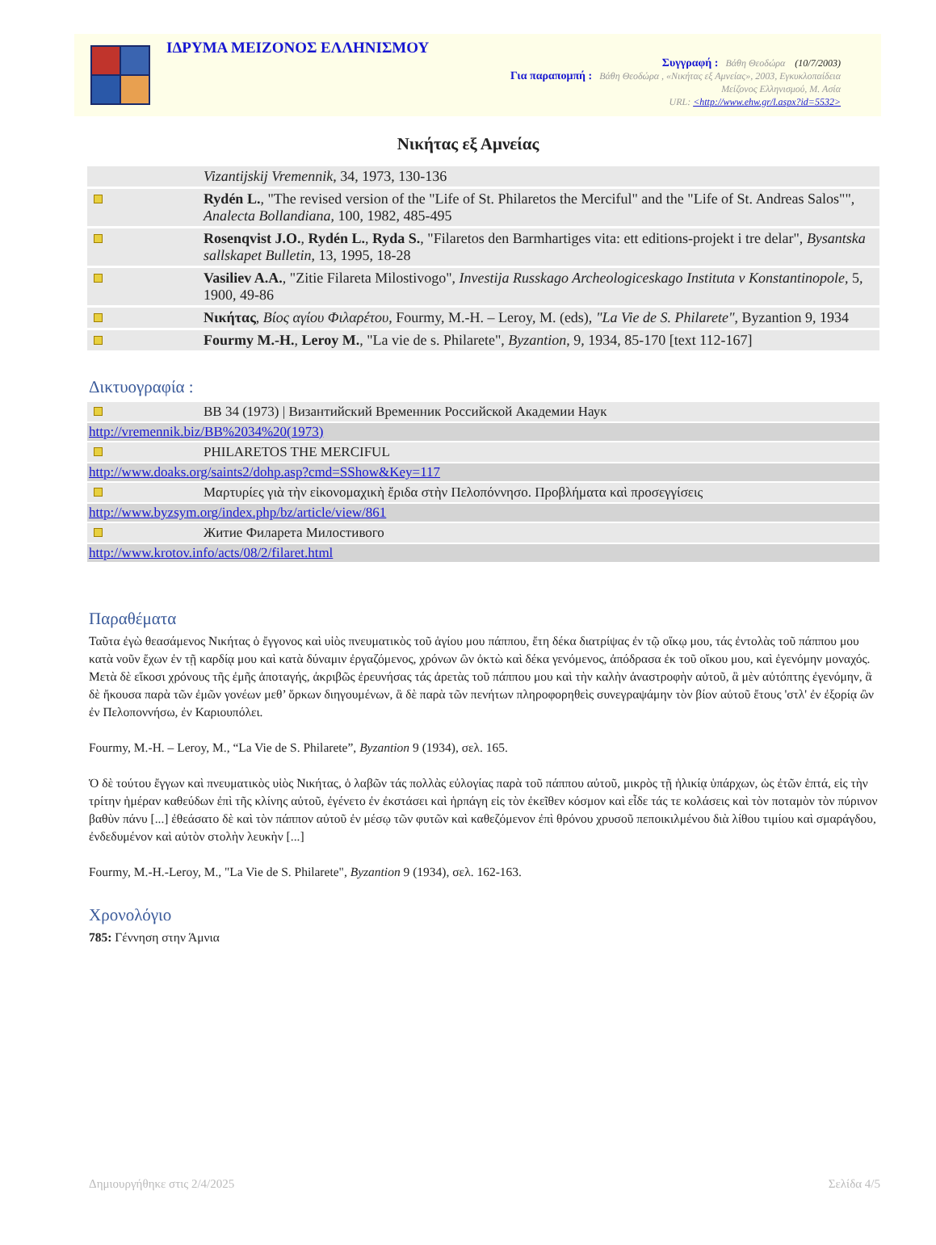ΙΔΡΥΜΑ ΜΕΙΖΟΝΟΣ ΕΛΛΗΝΙΣΜΟΥ
Συγγραφή : Βάθη Θεοδώρα (10/7/2003)
Για παραπομπή : Βάθη Θεοδώρα , «Νικήτας εξ Αμνείας», 2003, Εγκυκλοπαίδεια
Μείζονος Ελληνισμού, Μ. Ασία
URL: <http://www.ehw.gr/l.aspx?id=5532>
Νικήτας εξ Αμνείας
| | Vizantijskij Vremennik , 34, 1973, 130-136 |
| | Rydén L. , "The revised version of the "Life of St. Philaretos the Merciful" and the "Life of St. Andreas Salos"", Analecta Bollandiana , 100, 1982, 485-495 |
| | Rosenqvist J.O. , Rydén L. , Ryda S. , "Filaretos den Barmhartiges vita: ett editions-projekt i tre delar", Bysantska sallskapet Bulletin , 13, 1995, 18-28 |
| | Vasiliev A.A. , "Zitie Filareta Milostivogo", Investija Russkago Archeologiceskago Instituta v Konstantinopole , 5, 1900, 49-86 |
| | Νικήτας , Βίος αγίου Φιλαρέτου , Fourmy, M.-H. – Leroy, M. (eds), "La Vie de S. Philarete" , Byzantion 9, 1934 |
| | Fourmy M.-H. , Leroy M. , "La vie de s. Philarete", Byzantion , 9, 1934, 85-170 [text 112-167] |
Δικτυογραφία :
| | ΒΒ 34 (1973) / Византийский Временник Российской Академии Наук |
| http://vremennik.biz/BB%2034%20(1973) | |
| | PHILARETOS THE MERCIFUL |
| http://www.doaks.org/saints2/dohp.asp?cmd=SShow&Key=117 | |
| | Μαρτυρίες γιὰ τὴν εἰκονομαχικὴ ἔριδα στὴν Πελοπόννησο. Προβλήματα καὶ προσεγγίσεις |
| http://www.byzsym.org/index.php/bz/article/view/861 | |
| | Житие Филарета Милостивого |
| http://www.krotov.info/acts/08/2/filaret.html | |
Παραθέματα
Ταῦτα ἐγὼ θεασάμενος Νικήτας ὁ ἔγγονος καὶ υἱὸς πνευματικὸς τοῦ ἁγίου μου πάππου, ἔτη δέκα διατρίψας ἐν τῷ οἴκῳ μου, τάς ἐντολὰς τοῦ πάππου μου κατὰ νοῦν ἔχων ἐν τῇ καρδίᾳ μου καὶ κατὰ δύναμιν ἐργαζόμενος, χρόνων ὢν ὀκτὼ καὶ δέκα γενόμενος, ἀπόδρασα ἐκ τοῦ οἴκου μου, καὶ ἐγενόμην μοναχός. Μετὰ δὲ εἴκοσι χρόνους τῆς ἐμῆς ἀποταγής, ἀκριβῶς ἐρευνήσας τάς ἀρετὰς τοῦ πάππου μου καὶ τὴν καλὴν ἀναστροφὴν αὐτοῦ, ἃ μὲν αὐτόπτης ἐγενόμην, ἃ δὲ ἤκουσα παρὰ τῶν ἐμῶν γονέων μεθ’ ὅρκων διηγουμένων, ἃ δὲ παρὰ τῶν πενήτων πληροφορηθεὶς συνεγραψάμην τὸν βίον αὐτοῦ ἔτους 'στλ' ἐν ἐξορίᾳ ὢν ἐν Πελοποννήσω, ἐν Καριουπόλει.
Fourmy, M.-H. – Leroy, M., “La Vie de S. Philarete”, Byzantion 9 (1934), σελ. 165.
Ὁ δὲ τούτου ἔγγων καὶ πνευματικὸς υἱὸς Νικήτας, ὁ λαβῶν τάς πολλὰς εὐλογίας παρὰ τοῦ πάππου αὐτοῦ, μικρὸς τῇ ἡλικίᾳ ὑπάρχων, ὡς ἐτῶν ἑπτά, εἰς τὴν τρίτην ἡμέραν καθεύδων ἐπὶ τῆς κλίνης αὐτοῦ, ἐγένετο ἐν ἐκστάσει καὶ ἡρπάγη εἰς τὸν ἐκεῖθεν κόσμον καὶ εἶδε τάς τε κολάσεις καὶ τὸν ποταμὸν τὸν πύρινον βαθὺν πάνυ [...] ἐθεάσατο δὲ καὶ τὸν πάππον αὐτοῦ ἐν μέσῳ τῶν φυτῶν καὶ καθεζόμενον ἐπὶ θρόνου χρυσοῦ πεποικιλμένου διὰ λίθου τιμίου καὶ σμαράγδου, ἐνδεδυμένον καὶ αὐτὸν στολὴν λευκὴν [...]
Fourmy, M.-H.-Leroy, M., "La Vie de S. Philarete", Byzantion 9 (1934), σελ. 162-163.
Χρονολόγιο
785: Γέννηση στην Άμνια
Δημιουργήθηκε στις 2/4/2025 Σελίδα 4/5